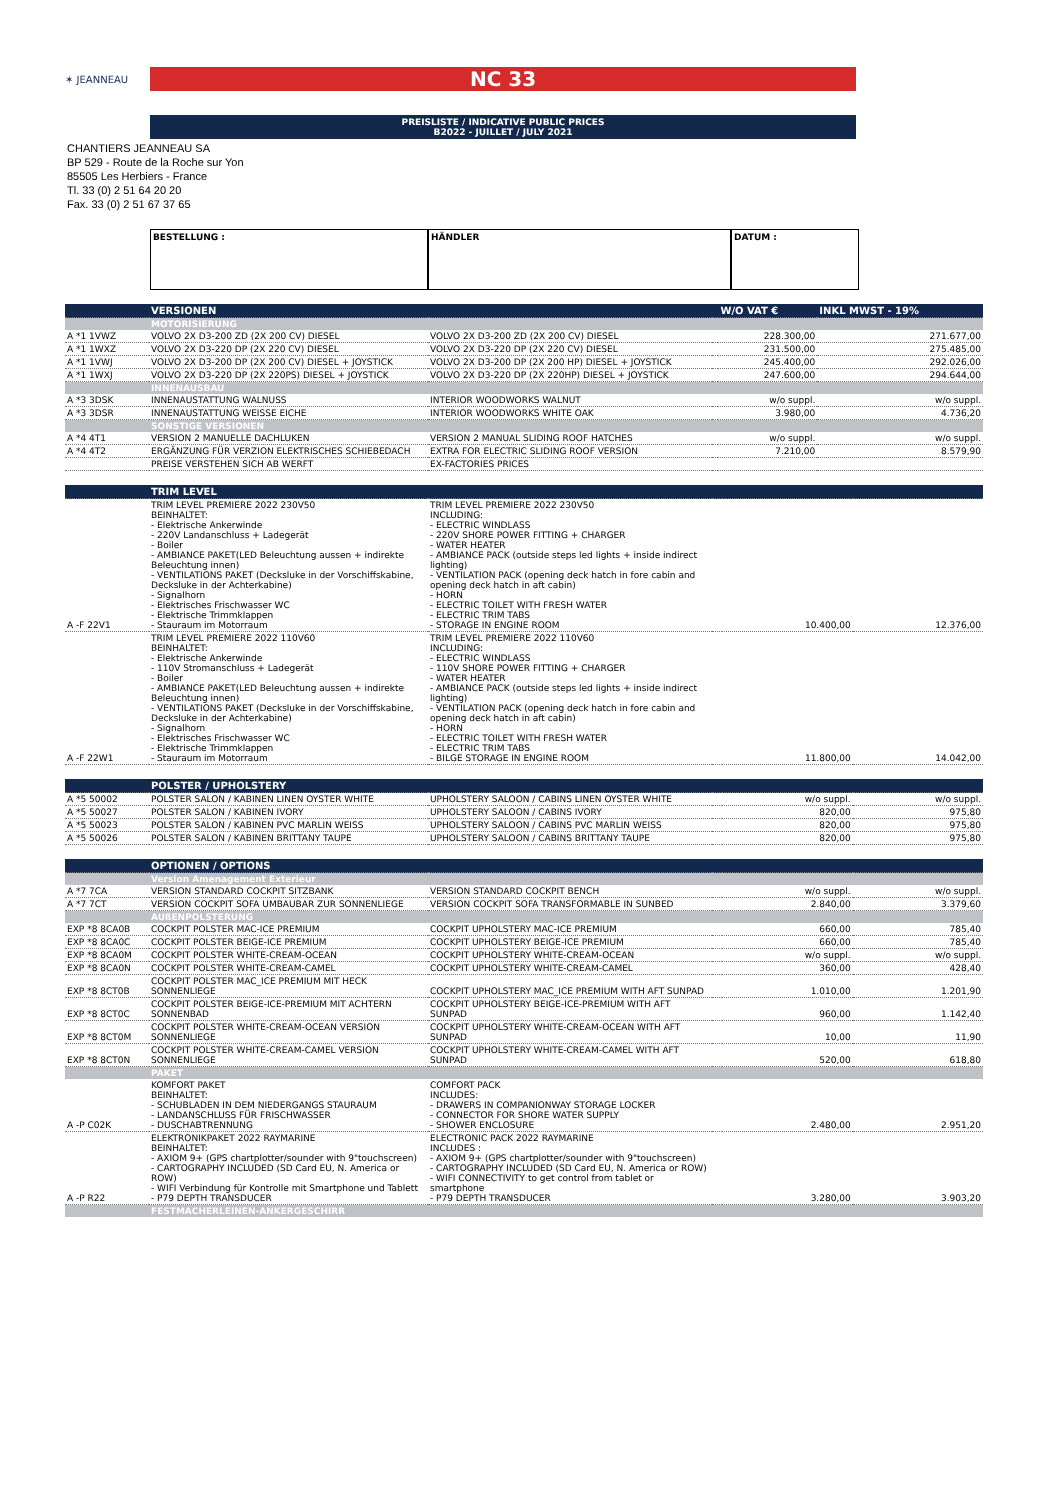✶ JEANNEAU
NC 33
PREISLISTE / INDICATIVE PUBLIC PRICES
B2022 - JUILLET / JULY 2021
CHANTIERS JEANNEAU SA
BP 529 - Route de la Roche sur Yon
85505 Les Herbiers - France
Tl. 33 (0) 2 51 64 20 20
Fax. 33 (0) 2 51 67 37 65
BESTELLUNG : HÄNDLER DATUM :
| | VERSIONEN | | | W/O VAT € | INKL MWST - 19% |
| --- | --- | --- | --- | --- | --- |
| | MOTORISIERUNG | | | | |
| A *1 1VWZ | VOLVO 2X D3-200 ZD (2X 200 CV) DIESEL | VOLVO 2X D3-200 ZD (2X 200 CV) DIESEL | | 228.300,00 | 271.677,00 |
| A *1 1WXZ | VOLVO 2X D3-220 DP (2X 220 CV) DIESEL | VOLVO 2X D3-220 DP (2X 220 CV) DIESEL | | 231.500,00 | 275.485,00 |
| A *1 1VWJ | VOLVO 2X D3-200 DP (2X 200 CV) DIESEL + JOYSTICK | VOLVO 2X D3-200 DP (2X 200 HP) DIESEL + JOYSTICK | | 245.400,00 | 292.026,00 |
| A *1 1WXJ | VOLVO 2X D3-220 DP (2X 220PS) DIESEL + JOYSTICK | VOLVO 2X D3-220 DP (2X 220HP) DIESEL + JOYSTICK | | 247.600,00 | 294.644,00 |
| | INNENAUSBAU | | | | |
| A *3 3DSK | INNENAUSTATTUNG WALNUSS | INTERIOR WOODWORKS WALNUT | | w/o suppl. | w/o suppl. |
| A *3 3DSR | INNENAUSTATTUNG WEISSE EICHE | INTERIOR WOODWORKS WHITE OAK | | 3.980,00 | 4.736,20 |
| | SONSTIGE VERSIONEN | | | | |
| A *4 4T1 | VERSION 2 MANUELLE DACHLUKEN | VERSION 2 MANUAL SLIDING ROOF HATCHES | | w/o suppl. | w/o suppl. |
| A *4 4T2 | ERGÄNZUNG FÜR VERZION ELEKTRISCHES SCHIEBEDACH | EXTRA FOR ELECTRIC SLIDING ROOF VERSION | | 7.210,00 | 8.579,90 |
| | PREISE VERSTEHEN SICH AB WERFT | EX-FACTORIES PRICES | | | |
| | TRIM LEVEL | | | | |
| --- | --- | --- | --- | --- | --- |
| A -F 22V1 | TRIM LEVEL PREMIERE 2022 230V50 BEINHALTET: - Elektrische Ankerwinde - 220V Landanschluss + Ladegerät - Boiler - AMBIANCE PAKET(LED Beleuchtung aussen + indirekte Beleuchtung innen) - VENTILATIONS PAKET (Decksluke in der Vorschiffskabine, Decksluke in der Achterkabine) - Signalhorn - Elektrisches Frischwasser WC - Elektrische Trimmklappen - Stauraum im Motorraum | TRIM LEVEL PREMIERE 2022 230V50 INCLUDING: - ELECTRIC WINDLASS - 220V SHORE POWER FITTING + CHARGER - WATER HEATER - AMBIANCE PACK (outside steps led lights + inside indirect lighting) - VENTILATION PACK (opening deck hatch in fore cabin and opening deck hatch in aft cabin) - HORN - ELECTRIC TOILET WITH FRESH WATER - ELECTRIC TRIM TABS - STORAGE IN ENGINE ROOM | | 10.400,00 | 12.376,00 |
| A -F 22W1 | TRIM LEVEL PREMIERE 2022 110V60 BEINHALTET: - Elektrische Ankerwinde - 110V Stromanschluss + Ladegerät - Boiler - AMBIANCE PAKET(LED Beleuchtung aussen + indirekte Beleuchtung innen) - VENTILATIONS PAKET (Decksluke in der Vorschiffskabine, Decksluke in der Achterkabine) - Signalhorn - Elektrisches Frischwasser WC - Elektrische Trimmklappen - Stauraum im Motorraum | TRIM LEVEL PREMIERE 2022 110V60 INCLUDING: - ELECTRIC WINDLASS - 110V SHORE POWER FITTING + CHARGER - WATER HEATER - AMBIANCE PACK (outside steps led lights + inside indirect lighting) - VENTILATION PACK (opening deck hatch in fore cabin and opening deck hatch in aft cabin) - HORN - ELECTRIC TOILET WITH FRESH WATER - ELECTRIC TRIM TABS - BILGE STORAGE IN ENGINE ROOM | | 11.800,00 | 14.042,00 |
| | POLSTER / UPHOLSTERY | | | | |
| --- | --- | --- | --- | --- | --- |
| A *5 50002 | POLSTER SALON / KABINEN LINEN OYSTER WHITE | UPHOLSTERY SALOON / CABINS LINEN OYSTER WHITE | | w/o suppl. | w/o suppl. |
| A *5 50027 | POLSTER SALON / KABINEN IVORY | UPHOLSTERY SALOON / CABINS IVORY | | 820,00 | 975,80 |
| A *5 50023 | POLSTER SALON / KABINEN PVC MARLIN WEISS | UPHOLSTERY SALOON / CABINS PVC MARLIN WEISS | | 820,00 | 975,80 |
| A *5 50026 | POLSTER SALON / KABINEN BRITTANY TAUPE | UPHOLSTERY SALOON / CABINS BRITTANY TAUPE | | 820,00 | 975,80 |
| | OPTIONEN / OPTIONS | | | | |
| --- | --- | --- | --- | --- | --- |
| | Version Amenagement Exterieur | | | | |
| A *7 7CA | VERSION STANDARD COCKPIT SITZBANK | VERSION STANDARD COCKPIT BENCH | | w/o suppl. | w/o suppl. |
| A *7 7CT | VERSION COCKPIT SOFA UMBAUBAR ZUR SONNENLIEGE | VERSION COCKPIT SOFA TRANSFORMABLE IN SUNBED | | 2.840,00 | 3.379,60 |
| | AUßENPOLSTERUNG | | | | |
| EXP *8 8CA0B | COCKPIT POLSTER MAC-ICE PREMIUM | COCKPIT UPHOLSTERY MAC-ICE PREMIUM | | 660,00 | 785,40 |
| EXP *8 8CA0C | COCKPIT POLSTER BEIGE-ICE PREMIUM | COCKPIT UPHOLSTERY BEIGE-ICE PREMIUM | | 660,00 | 785,40 |
| EXP *8 8CA0M | COCKPIT POLSTER WHITE-CREAM-OCEAN | COCKPIT UPHOLSTERY WHITE-CREAM-OCEAN | | w/o suppl. | w/o suppl. |
| EXP *8 8CA0N | COCKPIT POLSTER WHITE-CREAM-CAMEL | COCKPIT UPHOLSTERY WHITE-CREAM-CAMEL | | 360,00 | 428,40 |
| EXP *8 8CT0B | COCKPIT POLSTER MAC_ICE PREMIUM MIT HECK SONNENLIEGE | COCKPIT UPHOLSTERY MAC_ICE PREMIUM WITH AFT SUNPAD | | 1.010,00 | 1.201,90 |
| EXP *8 8CT0C | COCKPIT POLSTER BEIGE-ICE-PREMIUM MIT ACHTERN SONNENBAD | COCKPIT UPHOLSTERY BEIGE-ICE-PREMIUM WITH AFT SUNPAD | | 960,00 | 1.142,40 |
| EXP *8 8CT0M | COCKPIT POLSTER WHITE-CREAM-OCEAN VERSION SONNENLIEGE | COCKPIT UPHOLSTERY WHITE-CREAM-OCEAN WITH AFT SUNPAD | | 10,00 | 11,90 |
| EXP *8 8CT0N | COCKPIT POLSTER WHITE-CREAM-CAMEL VERSION SONNENLIEGE | COCKPIT UPHOLSTERY WHITE-CREAM-CAMEL WITH AFT SUNPAD | | 520,00 | 618,80 |
| | PAKET | | | | |
| A -P C02K | KOMFORT PAKET BEINHALTET: - SCHUBLADEN IN DEM NIEDERGANGS STAURAUM - LANDANSCHLUSS FÜR FRISCHWASSER - DUSCHABTRENNUNG | COMFORT PACK INCLUDES: - DRAWERS IN COMPANIONWAY STORAGE LOCKER - CONNECTOR FOR SHORE WATER SUPPLY - SHOWER ENCLOSURE | | 2.480,00 | 2.951,20 |
| A -P R22 | ELEKTRONIKPAKET 2022 RAYMARINE BEINHALTET: - AXIOM 9+ (GPS chartplotter/sounder with 9"touchscreen) - CARTOGRAPHY INCLUDED (SD Card EU, N. America or ROW) - WIFI Verbindung für Kontrolle mit Smartphone und Tablett - P79 DEPTH TRANSDUCER | ELECTRONIC PACK 2022 RAYMARINE INCLUDES : - AXIOM 9+ (GPS chartplotter/sounder with 9"touchscreen) - CARTOGRAPHY INCLUDED (SD Card EU, N. America or ROW) - WIFI CONNECTIVITY to get control from tablet or smartphone - P79 DEPTH TRANSDUCER | | 3.280,00 | 3.903,20 |
| | FESTMACHERLEINEN-ANKERGESCHIRR | | | | |